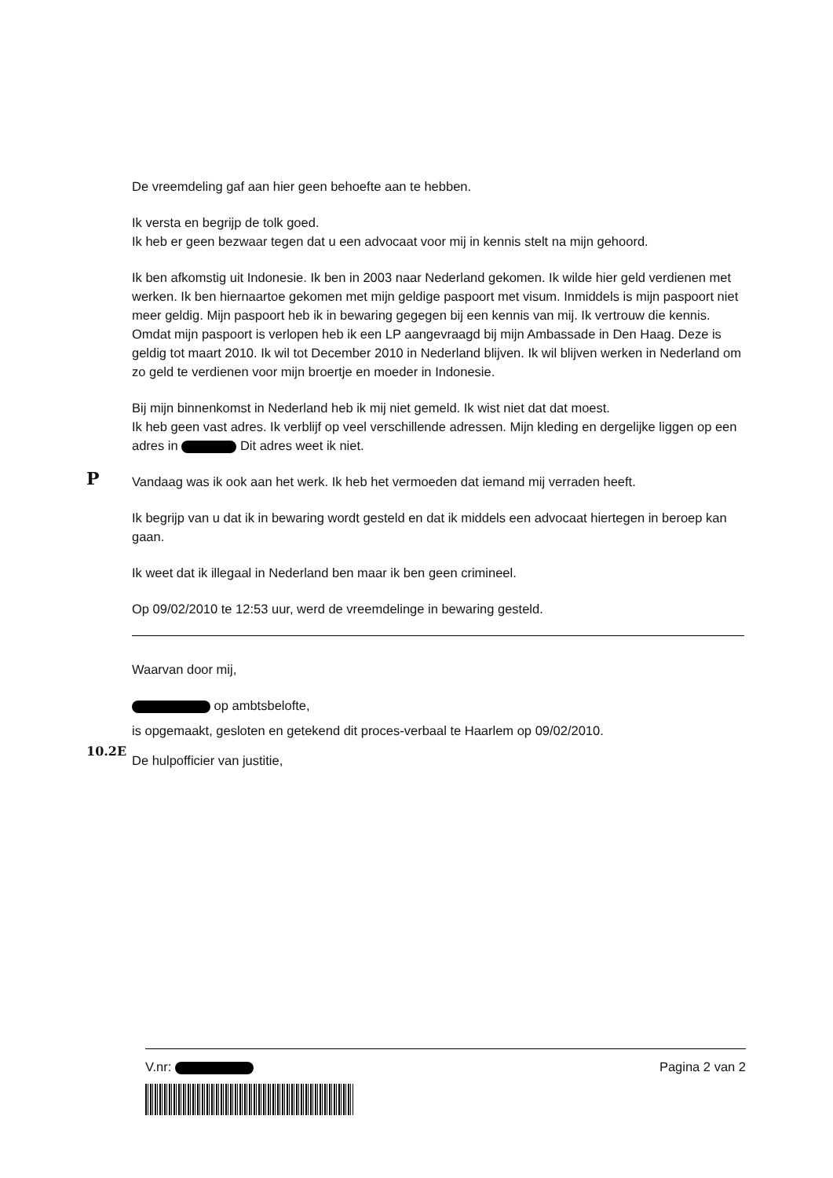P
10.2E
De vreemdeling gaf aan hier geen behoefte aan te hebben.
Ik versta en begrijp de tolk goed.
Ik heb er geen bezwaar tegen dat u een advocaat voor mij in kennis stelt na mijn gehoord.
Ik ben afkomstig uit Indonesie. Ik ben in 2003 naar Nederland gekomen. Ik wilde hier geld verdienen met werken. Ik ben hiernaartoe gekomen met mijn geldige paspoort met visum. Inmiddels is mijn paspoort niet meer geldig. Mijn paspoort heb ik in bewaring gegegen bij een kennis van mij. Ik vertrouw die kennis. Omdat mijn paspoort is verlopen heb ik een LP aangevraagd bij mijn Ambassade in Den Haag. Deze is geldig tot maart 2010. Ik wil tot December 2010 in Nederland blijven. Ik wil blijven werken in Nederland om zo geld te verdienen voor mijn broertje en moeder in Indonesie.
Bij mijn binnenkomst in Nederland heb ik mij niet gemeld. Ik wist niet dat dat moest.
Ik heb geen vast adres. Ik verblijf op veel verschillende adressen. Mijn kleding en dergelijke liggen op een adres in Dit adres weet ik niet.
Vandaag was ik ook aan het werk. Ik heb het vermoeden dat iemand mij verraden heeft.
Ik begrijp van u dat ik in bewaring wordt gesteld en dat ik middels een advocaat hiertegen in beroep kan gaan.
Ik weet dat ik illegaal in Nederland ben maar ik ben geen crimineel.
Op 09/02/2010 te 12:53 uur, werd de vreemdelinge in bewaring gesteld.
Waarvan door mij,
op ambtsbelofte,
is opgemaakt, gesloten en getekend dit proces-verbaal te Haarlem op 09/02/2010.
De hulpofficier van justitie,
V.nr: Pagina 2 van 2